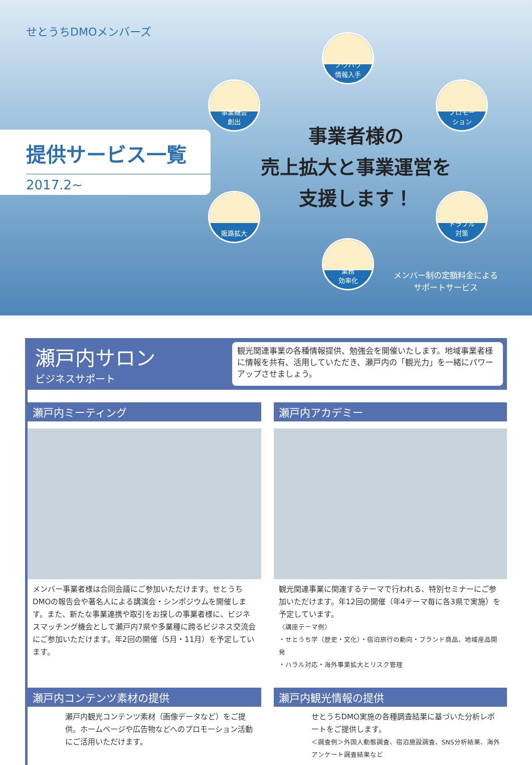せとうちDMOメンバーズ
提供サービス一覧
2017.2~
ノウハウ
情報入手
事業機会
創出
プロモー
ション
販路拡大
トラブル
対策
業務
効率化
事業者様の
売上拡大と事業運営を
支援します！
メンバー制の定額料金による
サポートサービス
瀬戸内サロン
ビジネスサポート
観光関連事業の各種情報提供、勉強会を開催いたします。地域事業者様に情報を共有、活用していただき、瀬戸内の「観光力」を一緒にパワーアップさせましょう。
瀬戸内ミーティング
メンバー事業者様は合同会議にご参加いただけます。せとうちDMOの報告会や著名人による講演会・シンポジウムを開催します。また、新たな事業連携や取引をお探しの事業者様に、ビジネスマッチング機会として瀬戸内7県や多業種に跨るビジネス交流会にご参加いただけます。年2回の開催（5月・11月）を予定しています。
瀬戸内アカデミー
観光関連事業に関連するテーマで行われる、特別セミナーにご参加いただけます。年12回の開催（年4テーマ毎に各3県で実施）を予定しています。
〈講座テーマ例〉
・せとうち学（歴史・文化）・宿泊旅行の動向・ブランド商品、地域産品開発
・ハラル対応・海外事業拡大とリスク管理
瀬戸内コンテンツ素材の提供
瀬戸内観光コンテンツ素材（画像データなど）をご提供。ホームページや広告物などへのプロモーション活動にご活用いただけます。
瀬戸内観光情報の提供
せとうちDMO実施の各種調査結果に基づいた分析レポートをご提供します。
＜調査例＞外国人動態調査、宿泊施設調査、SNS分析結果、海外アンケート調査結果など